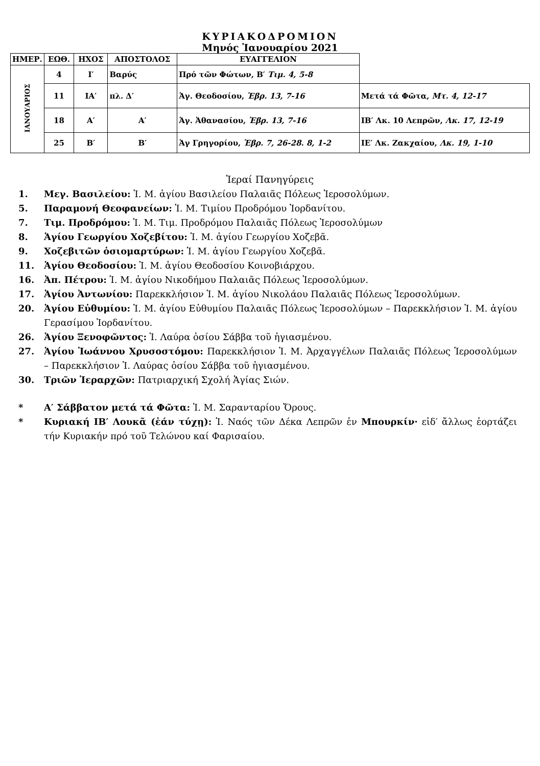ΚΥΡΙΑΚΟΔΡΟΜΙΟΝ
Μηνός Ἰανουαρίου 2021
| ΗΜΕΡ. | ΕΩΘ. | ΗΧΟΣ | ΑΠΟΣΤΟΛΟΣ | ΕΥΑΓΓΕΛΙΟΝ | |
| --- | --- | --- | --- | --- | --- |
| ΙΑΝΟΥΑΡΙΟΣ | 4 | Ι′ | Βαρύς | Πρό τῶν Φώτων, Β′ Τιμ. 4, 5-8 | |
| | 11 | ΙΑ′ | πλ. Δ′ | Ἁγ. Θεοδοσίου, Ἑβρ. 13, 7-16 | Μετά τά Φῶτα, Μτ. 4, 12-17 |
| | 18 | Α′ | Α′ | Ἁγ. Ἀθανασίου, Ἑβρ. 13, 7-16 | ΙΒ′ Λκ. 10 Λεπρῶν, Λκ. 17, 12-19 |
| | 25 | Β′ | Β′ | Ἁγ Γρηγορίου, Ἑβρ. 7, 26-28. 8, 1-2 | ΙΕ′ Λκ. Ζακχαίου, Λκ. 19, 1-10 |
Ἱεραί Πανηγύρεις
1. Μεγ. Βασιλείου: Ἱ. Μ. ἁγίου Βασιλείου Παλαιᾶς Πόλεως Ἱεροσολύμων.
5. Παραμονή Θεοφανείων: Ἱ. Μ. Τιμίου Προδρόμου Ἰορδανίτου.
7. Τιμ. Προδρόμου: Ἱ. Μ. Τιμ. Προδρόμου Παλαιᾶς Πόλεως Ἱεροσολύμων
8. Ἁγίου Γεωργίου Χοζεβίτου: Ἱ. Μ. ἁγίου Γεωργίου Χοζεβᾶ.
9. Χοζεβιτῶν ὁσιομαρτύρων: Ἱ. Μ. ἁγίου Γεωργίου Χοζεβᾶ.
11. Ἁγίου Θεοδοσίου: Ἱ. Μ. ἁγίου Θεοδοσίου Κοινοβιάρχου.
16. Ἀπ. Πέτρου: Ἱ. Μ. ἁγίου Νικοδήμου Παλαιᾶς Πόλεως Ἱεροσολύμων.
17. Ἁγίου Ἀντωνίου: Παρεκκλήσιον Ἱ. Μ. ἁγίου Νικολάου Παλαιᾶς Πόλεως Ἱεροσολύμων.
20. Ἁγίου Εὐθυμίου: Ἱ. Μ. ἁγίου Εὐθυμίου Παλαιᾶς Πόλεως Ἱεροσολύμων – Παρεκκλήσιον Ἱ. Μ. ἁγίου Γερασίμου Ἰορδανίτου.
26. Ἁγίου Ξενοφῶντος: Ἱ. Λαύρα ὁσίου Σάββα τοῦ ἡγιασμένου.
27. Ἁγίου Ἰωάννου Χρυσοστόμου: Παρεκκλήσιον Ἱ. Μ. Ἀρχαγγέλων Παλαιᾶς Πόλεως Ἱεροσολύμων – Παρεκκλήσιον Ἱ. Λαύρας ὁσίου Σάββα τοῦ ἡγιασμένου.
30. Τριῶν Ἱεραρχῶν: Πατριαρχική Σχολή Ἁγίας Σιών.
* Α′ Σάββατον μετά τά Φῶτα: Ἱ. Μ. Σαρανταρίου Ὄρους.
* Κυριακή ΙΒ′ Λουκᾶ (ἐάν τύχῃ): Ἱ. Ναός τῶν Δέκα Λεπρῶν ἐν Μπουρκίν· εἰδ′ ἄλλως ἑορτάζει τήν Κυριακήν πρό τοῦ Τελώνου καί Φαρισαίου.